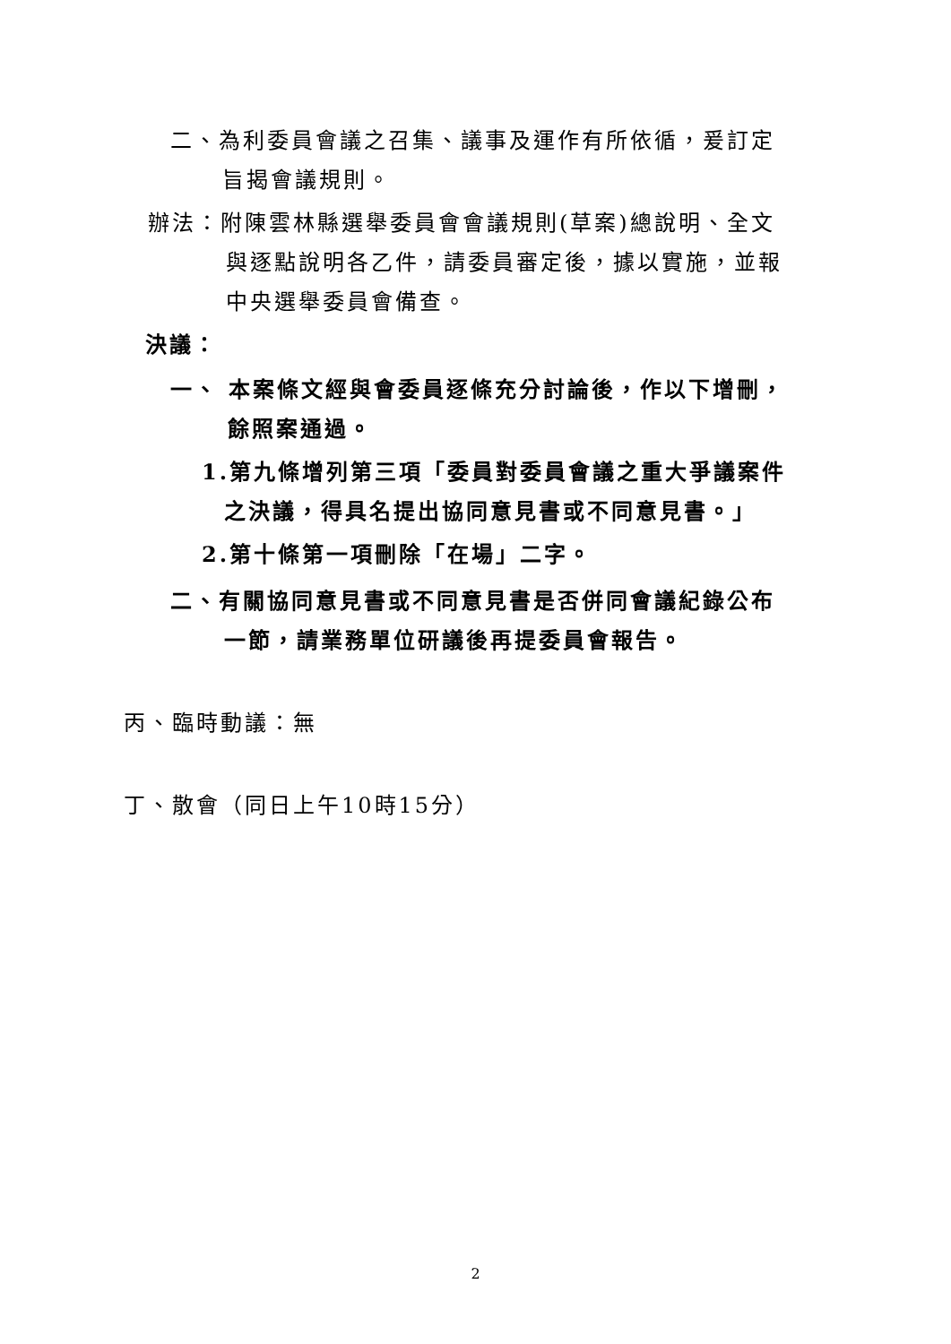二、為利委員會議之召集、議事及運作有所依循，爰訂定
旨揭會議規則。
辦法：附陳雲林縣選舉委員會會議規則(草案)總說明、全文
與逐點說明各乙件，請委員審定後，據以實施，並報
中央選舉委員會備查。
決議：
一、 本案條文經與會委員逐條充分討論後，作以下增刪，
餘照案通過。
1.第九條增列第三項「委員對委員會議之重大爭議案件
之決議，得具名提出協同意見書或不同意見書。」
2.第十條第一項刪除「在場」二字。
二、有關協同意見書或不同意見書是否併同會議紀錄公布
一節，請業務單位研議後再提委員會報告。
丙、臨時動議：無
丁、散會（同日上午10時15分）
2